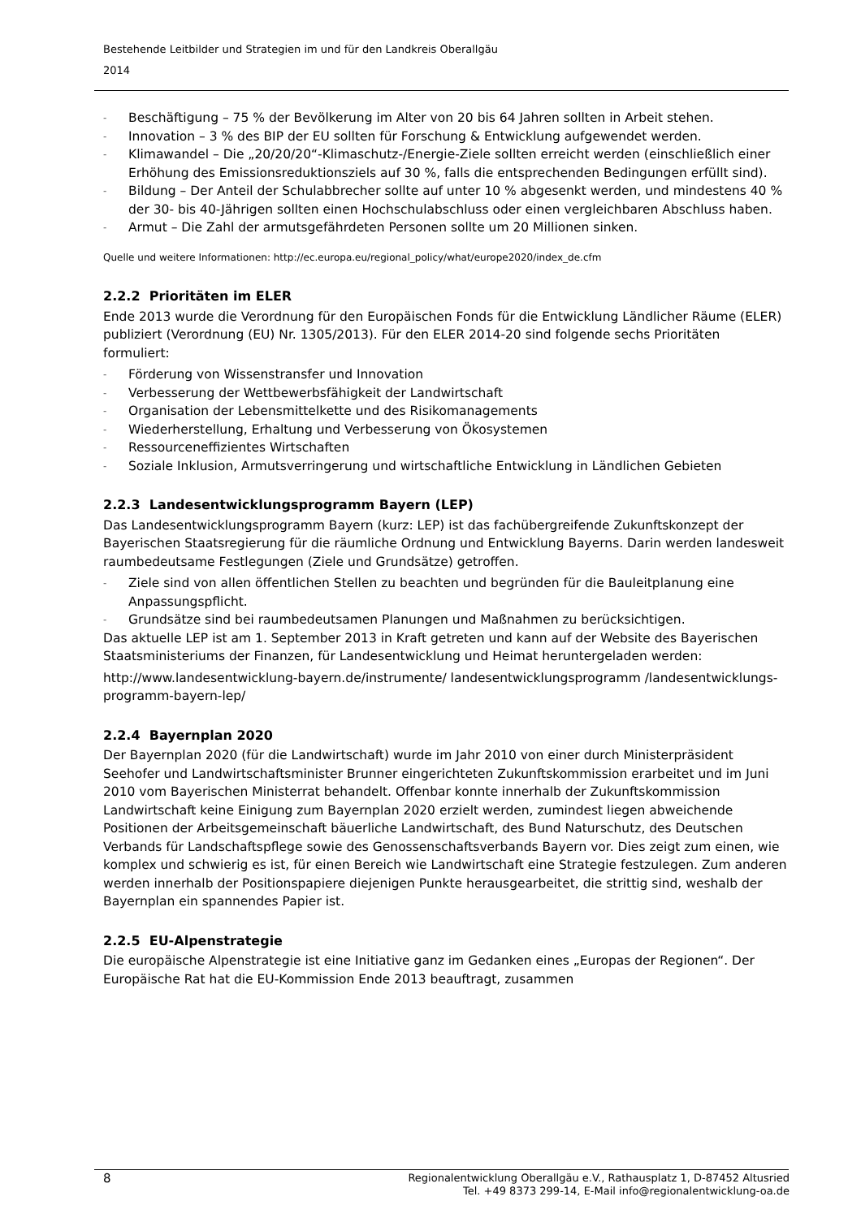Bestehende Leitbilder und Strategien im und für den Landkreis Oberallgäu
2014
- Beschäftigung – 75 % der Bevölkerung im Alter von 20 bis 64 Jahren sollten in Arbeit stehen.
- Innovation – 3 % des BIP der EU sollten für Forschung & Entwicklung aufgewendet werden.
- Klimawandel – Die „20/20/20“-Klimaschutz-/Energie-Ziele sollten erreicht werden (einschließlich einer Erhöhung des Emissionsreduktionsziels auf 30 %, falls die entsprechenden Bedingungen erfüllt sind).
- Bildung – Der Anteil der Schulabbrecher sollte auf unter 10 % abgesenkt werden, und mindestens 40 % der 30- bis 40-Jährigen sollten einen Hochschulabschluss oder einen vergleichbaren Abschluss haben.
- Armut – Die Zahl der armutsgefährdeten Personen sollte um 20 Millionen sinken.
Quelle und weitere Informationen: http://ec.europa.eu/regional_policy/what/europe2020/index_de.cfm
2.2.2 Prioritäten im ELER
Ende 2013 wurde die Verordnung für den Europäischen Fonds für die Entwicklung Ländlicher Räume (ELER) publiziert (Verordnung (EU) Nr. 1305/2013). Für den ELER 2014-20 sind folgende sechs Prioritäten formuliert:
- Förderung von Wissenstransfer und Innovation
- Verbesserung der Wettbewerbsfähigkeit der Landwirtschaft
- Organisation der Lebensmittelkette und des Risikomanagements
- Wiederherstellung, Erhaltung und Verbesserung von Ökosystemen
- Ressourceneffizientes Wirtschaften
- Soziale Inklusion, Armutsverringerung und wirtschaftliche Entwicklung in Ländlichen Gebieten
2.2.3 Landesentwicklungsprogramm Bayern (LEP)
Das Landesentwicklungsprogramm Bayern (kurz: LEP) ist das fachübergreifende Zukunfts­konzept der Bayerischen Staatsregierung für die räumliche Ordnung und Entwicklung Bayerns. Darin werden landesweit raumbedeutsame Festlegungen (Ziele und Grundsätze) getroffen.
- Ziele sind von allen öffentlichen Stellen zu beachten und begründen für die Bauleitplan­ung eine Anpassungspflicht.
- Grundsätze sind bei raumbedeutsamen Planungen und Maßnahmen zu berücksichtigen.
Das aktuelle LEP ist am 1. September 2013 in Kraft getreten und kann auf der Website des Bayerischen Staatsministeriums der Finanzen, für Landesentwicklung und Heimat herunter­geladen werden:
http://www.landesentwicklung-bayern.de/instrumente/ landesentwicklungsprogramm /landesentwicklungs-programm-bayern-lep/
2.2.4 Bayernplan 2020
Der Bayernplan 2020 (für die Landwirtschaft) wurde im Jahr 2010 von einer durch Minister­präsident Seehofer und Landwirtschaftsminister Brunner eingerichteten Zukunftskommiss­ion erarbeitet und im Juni 2010 vom Bayerischen Ministerrat behandelt. Offenbar konnte innerhalb der Zukunftskommission Landwirtschaft keine Einigung zum Bayernplan 2020 erzielt werden, zumindest liegen abweichende Positionen der Arbeitsgemeinschaft bäuer­liche Landwirtschaft, des Bund Naturschutz, des Deutschen Verbands für Landschaftspflege sowie des Genossenschaftsverbands Bayern vor. Dies zeigt zum einen, wie komplex und schwierig es ist, für einen Bereich wie Landwirtschaft eine Strategie festzulegen. Zum anderen werden innerhalb der Positionspapiere diejenigen Punkte herausgearbeitet, die strittig sind, weshalb der Bayernplan ein spannendes Papier ist.
2.2.5 EU-Alpenstrategie
Die europäische Alpenstrategie ist eine Initiative ganz im Gedanken eines „Europas der Regionen“. Der Europäische Rat hat die EU-Kommission Ende 2013 beauftragt, zusammen
8
Regionalentwicklung Oberallgäu e.V., Rathausplatz 1, D-87452 Altusried
Tel. +49 8373 299-14, E-Mail info@regionalentwicklung-oa.de